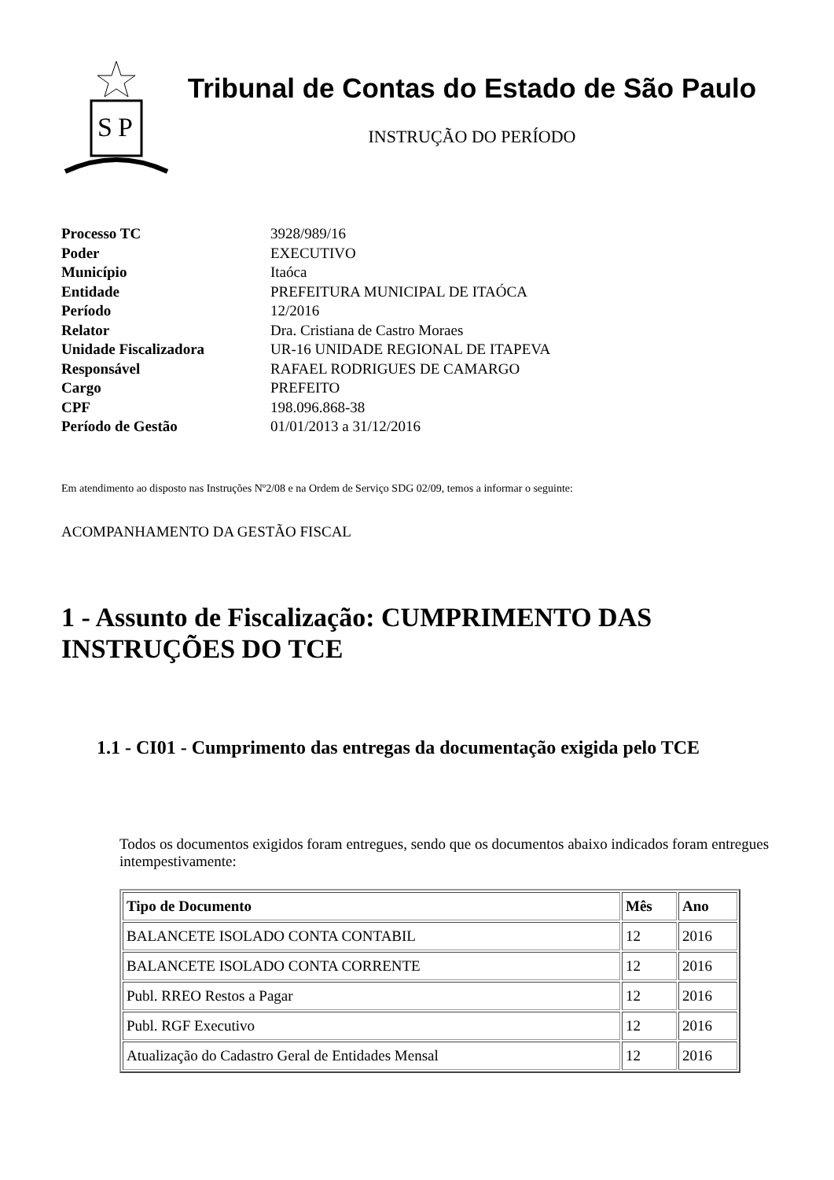S
P
Tribunal de Contas do Estado de São Paulo
INSTRUÇÃO DO PERÍODO
| Processo TC | 3928/989/16 |
| Poder | EXECUTIVO |
| Município | Itaóca |
| Entidade | PREFEITURA MUNICIPAL DE ITAÓCA |
| Período | 12/2016 |
| Relator | Dra. Cristiana de Castro Moraes |
| Unidade Fiscalizadora | UR-16 UNIDADE REGIONAL DE ITAPEVA |
| Responsável | RAFAEL RODRIGUES DE CAMARGO |
| Cargo | PREFEITO |
| CPF | 198.096.868-38 |
| Período de Gestão | 01/01/2013 a 31/12/2016 |
Em atendimento ao disposto nas Instruções Nº2/08 e na Ordem de Serviço SDG 02/09, temos a informar o seguinte:
ACOMPANHAMENTO DA GESTÃO FISCAL
1 - Assunto de Fiscalização: CUMPRIMENTO DAS INSTRUÇÕES DO TCE
1.1 - CI01 - Cumprimento das entregas da documentação exigida pelo TCE
Todos os documentos exigidos foram entregues, sendo que os documentos abaixo indicados foram entregues intempestivamente:
| Tipo de Documento | Mês | Ano |
| --- | --- | --- |
| BALANCETE ISOLADO CONTA CONTABIL | 12 | 2016 |
| BALANCETE ISOLADO CONTA CORRENTE | 12 | 2016 |
| Publ. RREO Restos a Pagar | 12 | 2016 |
| Publ. RGF Executivo | 12 | 2016 |
| Atualização do Cadastro Geral de Entidades Mensal | 12 | 2016 |